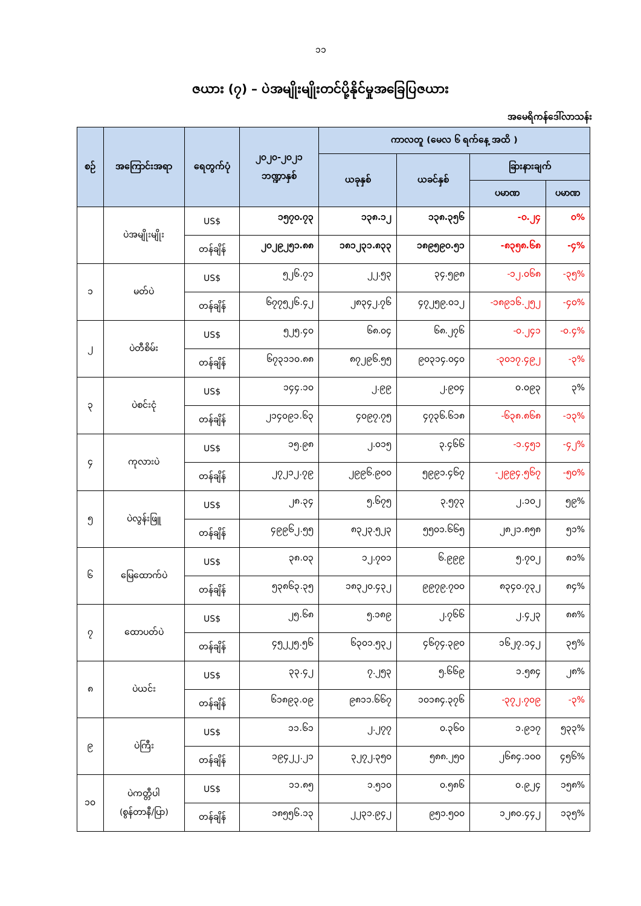၁၁
ဇယား (၇) – ပဲအမျိုးမျိုးတင်ပို့နိုင်မှုအခြေပြဇယား
အမေရိကန်ဒေါ်လာသန်း
| စဉ် | အကြောင်းအရာ | ရေတွက်ပုံ | ၂၀၂၀-၂၀၂၁ ဘဏ္ဍာနှစ် | ကာလတူ (မေလ ၆ ရက်နေ့ အထိ ) | | | |
| --- | --- | --- | --- | --- | --- | --- | --- |
| | | | | ယခုနှစ် | ယခင်နှစ် | ခြားနားချက် | |
| | | | | | | ပမာဏ | ပမာဏ |
| | ပဲအမျိုးမျိုး | US$ | ၁၅၇၀.၇၃ | ၁၃၈.၁၂ | ၁၃၈.၃၅၆ | -၀.၂၄ | ၀% |
| | | တန်ချိန် | ၂၀၂၉၂၅၁.၈၈ | ၁၈၁၂၃၁.၈၃၃ | ၁၈၉၅၉၀.၅၁ | -၈၃၅၈.၆၈ | -၄% |
| ၁ | မတ်ပဲ | US$ | ၅၂၆.၇၁ | ၂၂.၅၃ | ၃၄.၅၉၈ | -၁၂.၀၆၈ | -၃၅% |
| | | တန်ချိန် | ၆၇၇၅၂၆.၄၂ | ၂၈၃၄၂.၇၆ | ၄၇၂၅၉.၀၁၂ | -၁၈၉၁၆.၂၅၂ | -၄၀% |
| ၂ | ပဲတီစိမ်း | US$ | ၅၂၅.၄၀ | ၆၈.၀၄ | ၆၈.၂၇၆ | -၀.၂၄၁ | -၀.၄% |
| | | တန်ချိန် | ၆၇၃၁၁၀.၈၈ | ၈၇၂၉၆.၅၅ | ၉၀၃၁၄.၀၄၀ | -၃၀၁၇.၄၉၂ | -၃% |
| ၃ | ပဲစင်းငုံ | US$ | ၁၄၄.၁၀ | ၂.၉၉ | ၂.၉၀၄ | ၀.၀၉၃ | ၃% |
| | | တန်ချိန် | ၂၁၄၀၉၁.၆၃ | ၄၀၉၇.၇၅ | ၄၇၃၆.၆၁၈ | -၆၃၈.၈၆၈ | -၁၃% |
| ၄ | ကုလားပဲ | US$ | ၁၅.၉၈ | ၂.၀၁၅ | ၃.၄၆၆ | -၁.၄၅၁ | -၄၂% |
| | | တန်ချိန် | ၂၇၂၁၂.၇၉ | ၂၉၉၆.၉၀၀ | ၅၉၉၁.၄၆၇ | -၂၉၉၄.၅၆၇ | -၅၀% |
| ၅ | ပဲလွန်းဖြူ | US$ | ၂၈.၃၄ | ၅.၆၇၅ | ၃.၅၇၃ | ၂.၁၀၂ | ၅၉% |
| | | တန်ချိန် | ၄၉၉၆၂.၅၅ | ၈၃၂၃.၅၂၃ | ၅၅၀၁.၆၆၅ | ၂၈၂၁.၈၅၈ | ၅၁% |
| ၆ | မြေထောက်ပဲ | US$ | ၃၈.၀၃ | ၁၂.၇၀၁ | ၆.၉၉၉ | ၅.၇၀၂ | ၈၁% |
| | | တန်ချိန် | ၅၃၈၆၃.၃၅ | ၁၈၃၂၀.၄၃၂ | ၉၉၇၉.၇၀၀ | ၈၃၄၀.၇၃၂ | ၈၄% |
| ၇ | ထောပတ်ပဲ | US$ | ၂၅.၆၈ | ၅.၁၈၉ | ၂.၇၆၆ | ၂.၄၂၃ | ၈၈% |
| | | တန်ချိန် | ၄၅၂၂၅.၅၆ | ၆၃၀၁.၅၃၂ | ၄၆၇၄.၃၉၀ | ၁၆၂၇.၁၄၂ | ၃၅% |
| ၈ | ပဲယင်း | US$ | ၃၃.၄၂ | ၇.၂၅၃ | ၅.၆၆၉ | ၁.၅၈၄ | ၂၈% |
| | | တန်ချိန် | ၆၁၈၉၃.၀၉ | ၉၈၁၁.၆၆၇ | ၁၀၁၈၄.၃၇၆ | -၃၇၂.၇၀၉ | -၃% |
| ၉ | ပဲကြီး | US$ | ၁၁.၆၁ | ၂.၂၇၇ | ၀.၃၆၀ | ၁.၉၁၇ | ၅၃၃% |
| | | တန်ချိန် | ၁၉၄၂၂.၂၁ | ၃၂၇၂.၃၅၀ | ၅၈၈.၂၅၀ | ၂၆၈၄.၁၀၀ | ၄၅၆% |
| ၁၀ | ပဲကတ္တီပါ (စွန်တာနီ/ပြာ) | US$ | ၁၁.၈၅ | ၁.၅၁၀ | ၀.၅၈၆ | ၀.၉၂၄ | ၁၅၈% |
| | | တန်ချိန် | ၁၈၅၅၆.၁၃ | ၂၂၃၁.၉၄၂ | ၉၅၁.၅၀၀ | ၁၂၈၀.၄၄၂ | ၁၃၅% |